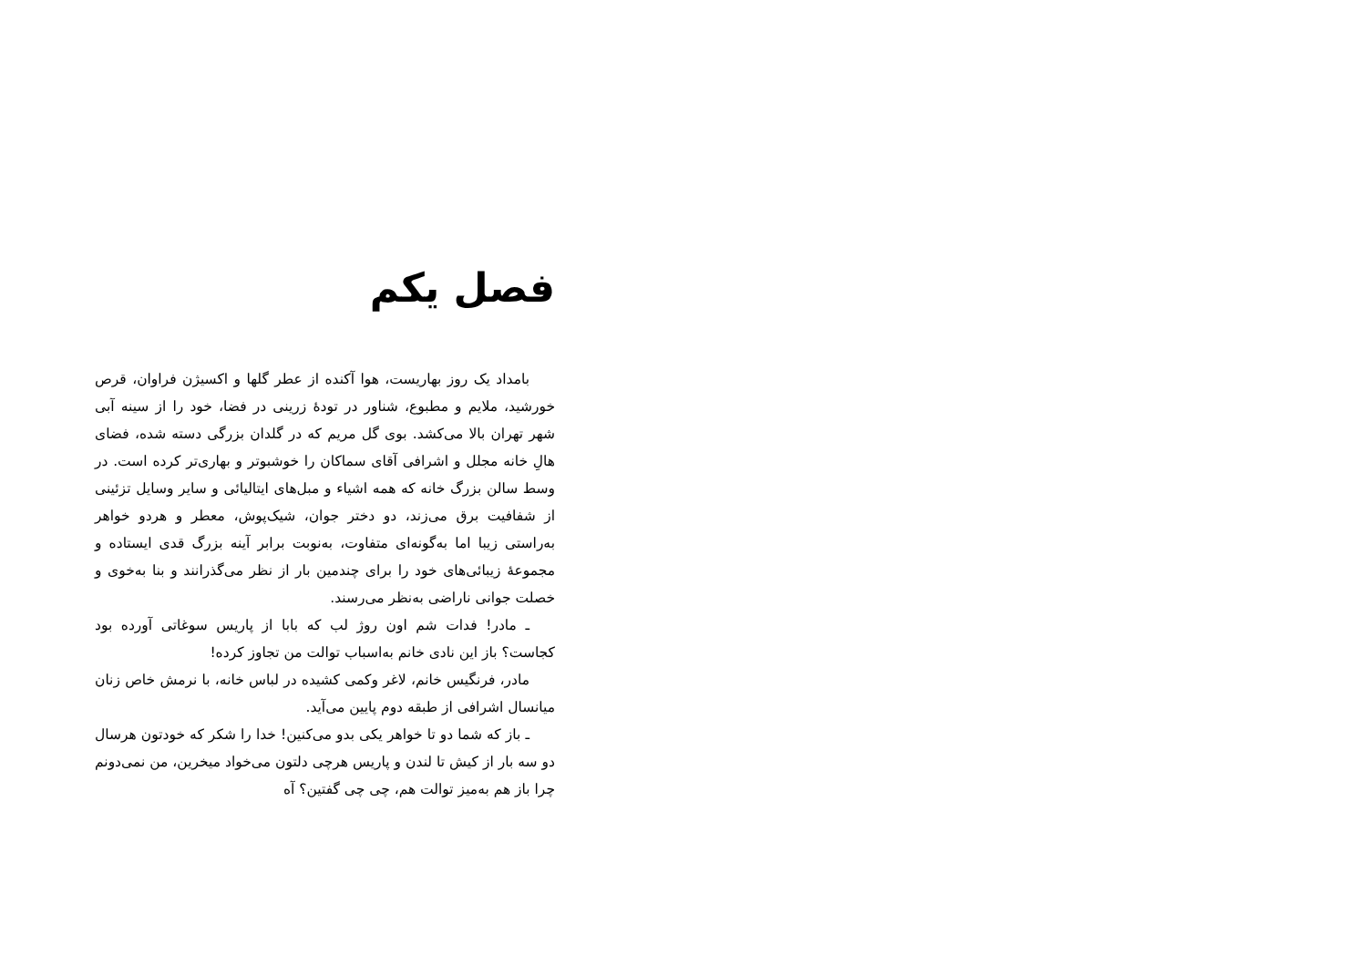فصل یکم
بامداد یک روز بهاریست، هوا آکنده از عطر گلها و اکسیژن فراوان، قرص خورشید، ملایم و مطبوع، شناور در تودهٔ زرینی در فضا، خود را از سینه آبی شهر تهران بالا می‌کشد. بوی گل مریم که در گلدان بزرگی دسته شده، فضای هالِ خانه مجلل و اشرافی آقای سماکان را خوشبوتر و بهاری‌تر کرده است. در وسط سالن بزرگ خانه که همه اشیاء و مبل‌های ایتالیائی و سایر وسایل تزئینی از شفافیت برق می‌زند، دو دختر جوان، شیک‌پوش، معطر و هردو خواهر به‌راستی زیبا اما به‌گونه‌ای متفاوت، به‌نوبت برابر آینه بزرگ قدی ایستاده و مجموعهٔ زیبائی‌های خود را برای چندمین بار از نظر می‌گذرانند و بنا به‌خوی و خصلت جوانی ناراضی به‌نظر می‌رسند.
ـ مادر! فدات شم اون روژ لب که بابا از پاریس سوغاتی آورده بود کجاست؟ باز این نادی خانم به‌اسباب توالت من تجاوز کرده!
مادر، فرنگیس خانم، لاغر وکمی کشیده در لباس خانه، با نرمش خاص زنان میانسال اشرافی از طبقه دوم پایین می‌آید.
ـ باز که شما دو تا خواهر یکی بدو می‌کنین! خدا را شکر که خودتون هرسال دو سه بار از کیش تا لندن و پاریس هرچی دلتون می‌خواد میخرین، من نمی‌دونم چرا باز هم به‌میز توالت هم، چی چی گفتین؟ آه